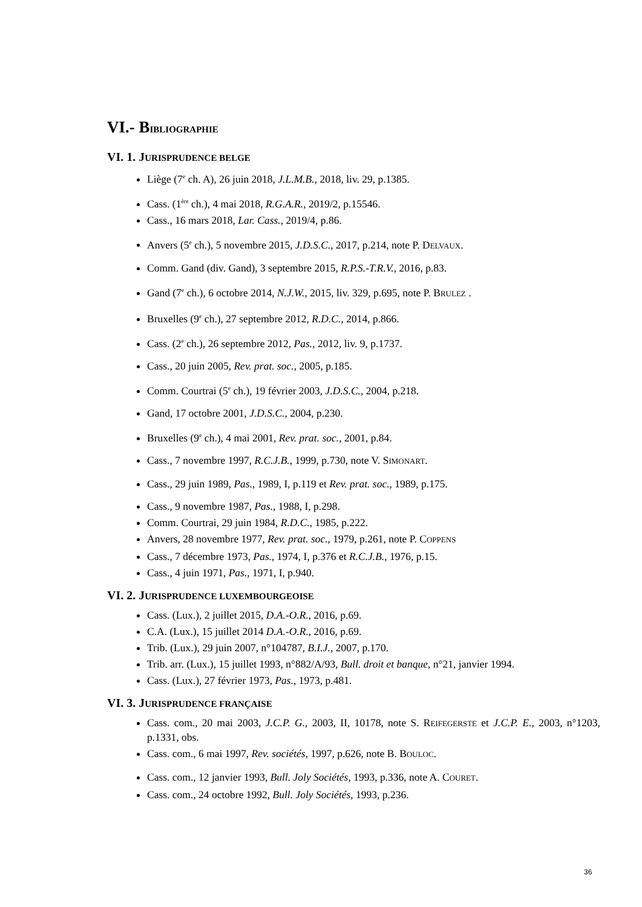VI.- BIBLIOGRAPHIE
VI. 1. JURISPRUDENCE BELGE
Liège (7<sup>e</sup> ch. A), 26 juin 2018, J.L.M.B., 2018, liv. 29, p.1385.
Cass. (1<sup>ère</sup> ch.), 4 mai 2018, R.G.A.R., 2019/2, p.15546.
Cass., 16 mars 2018, Lar. Cass., 2019/4, p.86.
Anvers (5<sup>e</sup> ch.), 5 novembre 2015, J.D.S.C., 2017, p.214, note P. DELVAUX.
Comm. Gand (div. Gand), 3 septembre 2015, R.P.S.-T.R.V., 2016, p.83.
Gand (7<sup>e</sup> ch.), 6 octobre 2014, N.J.W., 2015, liv. 329, p.695, note P. BRULEZ .
Bruxelles (9<sup>e</sup> ch.), 27 septembre 2012, R.D.C., 2014, p.866.
Cass. (2<sup>e</sup> ch.), 26 septembre 2012, Pas., 2012, liv. 9, p.1737.
Cass., 20 juin 2005, Rev. prat. soc., 2005, p.185.
Comm. Courtrai (5<sup>e</sup> ch.), 19 février 2003, J.D.S.C., 2004, p.218.
Gand, 17 octobre 2001, J.D.S.C., 2004, p.230.
Bruxelles (9<sup>e</sup> ch.), 4 mai 2001, Rev. prat. soc., 2001, p.84.
Cass., 7 novembre 1997, R.C.J.B., 1999, p.730, note V. SIMONART.
Cass., 29 juin 1989, Pas., 1989, I, p.119 et Rev. prat. soc., 1989, p.175.
Cass., 9 novembre 1987, Pas., 1988, I, p.298.
Comm. Courtrai, 29 juin 1984, R.D.C., 1985, p.222.
Anvers, 28 novembre 1977, Rev. prat. soc., 1979, p.261, note P. COPPENS
Cass., 7 décembre 1973, Pas., 1974, I, p.376 et R.C.J.B., 1976, p.15.
Cass., 4 juin 1971, Pas., 1971, I, p.940.
VI. 2. JURISPRUDENCE LUXEMBOURGEOISE
Cass. (Lux.), 2 juillet 2015, D.A.-O.R., 2016, p.69.
C.A. (Lux.), 15 juillet 2014 D.A.-O.R., 2016, p.69.
Trib. (Lux.), 29 juin 2007, n°104787, B.I.J., 2007, p.170.
Trib. arr. (Lux.), 15 juillet 1993, n°882/A/93, Bull. droit et banque, n°21, janvier 1994.
Cass. (Lux.), 27 février 1973, Pas., 1973, p.481.
VI. 3. JURISPRUDENCE FRANÇAISE
Cass. com., 20 mai 2003, J.C.P. G., 2003, II, 10178, note S. REIFEGERSTE et J.C.P. E., 2003, n°1203, p.1331, obs.
Cass. com., 6 mai 1997, Rev. sociétés, 1997, p.626, note B. BOULOC.
Cass. com., 12 janvier 1993, Bull. Joly Sociétés, 1993, p.336, note A. COURET.
Cass. com., 24 octobre 1992, Bull. Joly Sociétés, 1993, p.236.
36